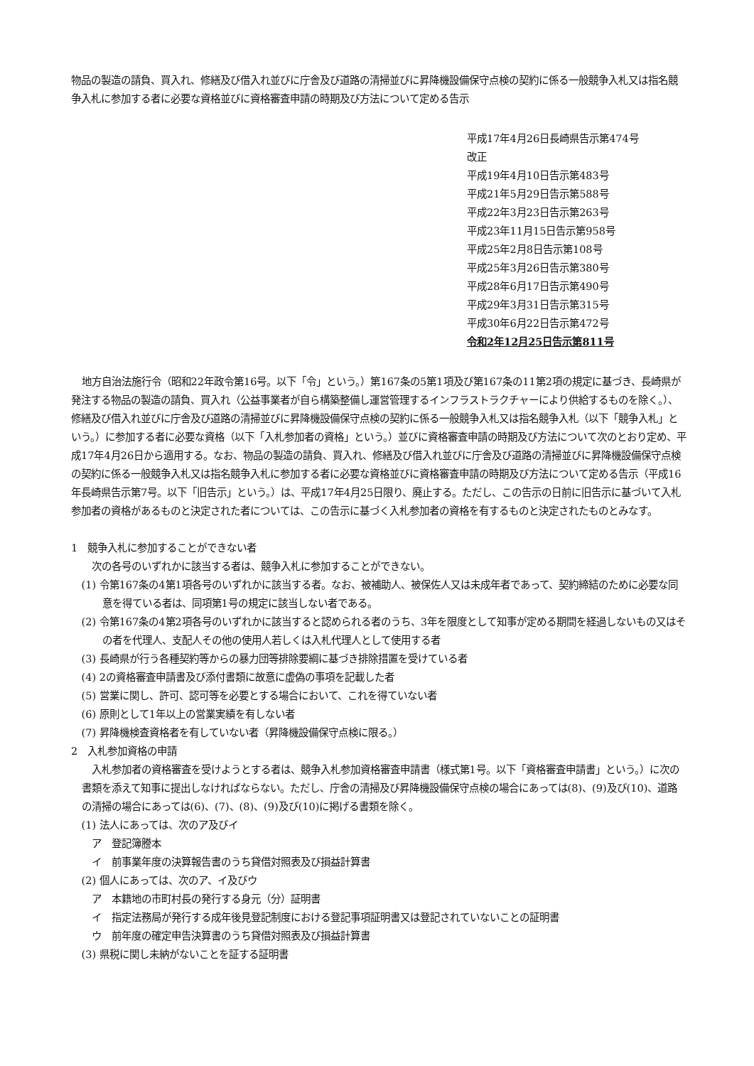物品の製造の請負、買入れ、修繕及び借入れ並びに庁舎及び道路の清掃並びに昇降機設備保守点検の契約に係る一般競争入札又は指名競争入札に参加する者に必要な資格並びに資格審査申請の時期及び方法について定める告示
平成17年4月26日長崎県告示第474号
改正
平成19年4月10日告示第483号
平成21年5月29日告示第588号
平成22年3月23日告示第263号
平成23年11月15日告示第958号
平成25年2月8日告示第108号
平成25年3月26日告示第380号
平成28年6月17日告示第490号
平成29年3月31日告示第315号
平成30年6月22日告示第472号
令和2年12月25日告示第811号
地方自治法施行令（昭和22年政令第16号。以下「令」という。）第167条の5第1項及び第167条の11第2項の規定に基づき、長崎県が発注する物品の製造の請負、買入れ（公益事業者が自ら構築整備し運営管理するインフラストラクチャーにより供給するものを除く。）、修繕及び借入れ並びに庁舎及び道路の清掃並びに昇降機設備保守点検の契約に係る一般競争入札又は指名競争入札（以下「競争入札」という。）に参加する者に必要な資格（以下「入札参加者の資格」という。）並びに資格審査申請の時期及び方法について次のとおり定め、平成17年4月26日から適用する。なお、物品の製造の請負、買入れ、修繕及び借入れ並びに庁舎及び道路の清掃並びに昇降機設備保守点検の契約に係る一般競争入札又は指名競争入札に参加する者に必要な資格並びに資格審査申請の時期及び方法について定める告示（平成16年長崎県告示第7号。以下「旧告示」という。）は、平成17年4月25日限り、廃止する。ただし、この告示の日前に旧告示に基づいて入札参加者の資格があるものと決定された者については、この告示に基づく入札参加者の資格を有するものと決定されたものとみなす。
1　競争入札に参加することができない者
次の各号のいずれかに該当する者は、競争入札に参加することができない。
(1) 令第167条の4第1項各号のいずれかに該当する者。なお、被補助人、被保佐人又は未成年者であって、契約締結のために必要な同意を得ている者は、同項第1号の規定に該当しない者である。
(2) 令第167条の4第2項各号のいずれかに該当すると認められる者のうち、3年を限度として知事が定める期間を経過しないもの又はその者を代理人、支配人その他の使用人若しくは入札代理人として使用する者
(3) 長崎県が行う各種契約等からの暴力団等排除要綱に基づき排除措置を受けている者
(4) 2の資格審査申請書及び添付書類に故意に虚偽の事項を記載した者
(5) 営業に関し、許可、認可等を必要とする場合において、これを得ていない者
(6) 原則として1年以上の営業実績を有しない者
(7) 昇降機検査資格者を有していない者（昇降機設備保守点検に限る。）
2　入札参加資格の申請
　入札参加者の資格審査を受けようとする者は、競争入札参加資格審査申請書（様式第1号。以下「資格審査申請書」という。）に次の書類を添えて知事に提出しなければならない。ただし、庁舎の清掃及び昇降機設備保守点検の場合にあっては(8)、(9)及び(10)、道路の清掃の場合にあっては(6)、(7)、(8)、(9)及び(10)に掲げる書類を除く。
(1) 法人にあっては、次のア及びイ
ア　登記簿謄本
イ　前事業年度の決算報告書のうち貸借対照表及び損益計算書
(2) 個人にあっては、次のア、イ及びウ
ア　本籍地の市町村長の発行する身元（分）証明書
イ　指定法務局が発行する成年後見登記制度における登記事項証明書又は登記されていないことの証明書
ウ　前年度の確定申告決算書のうち貸借対照表及び損益計算書
(3) 県税に関し未納がないことを証する証明書